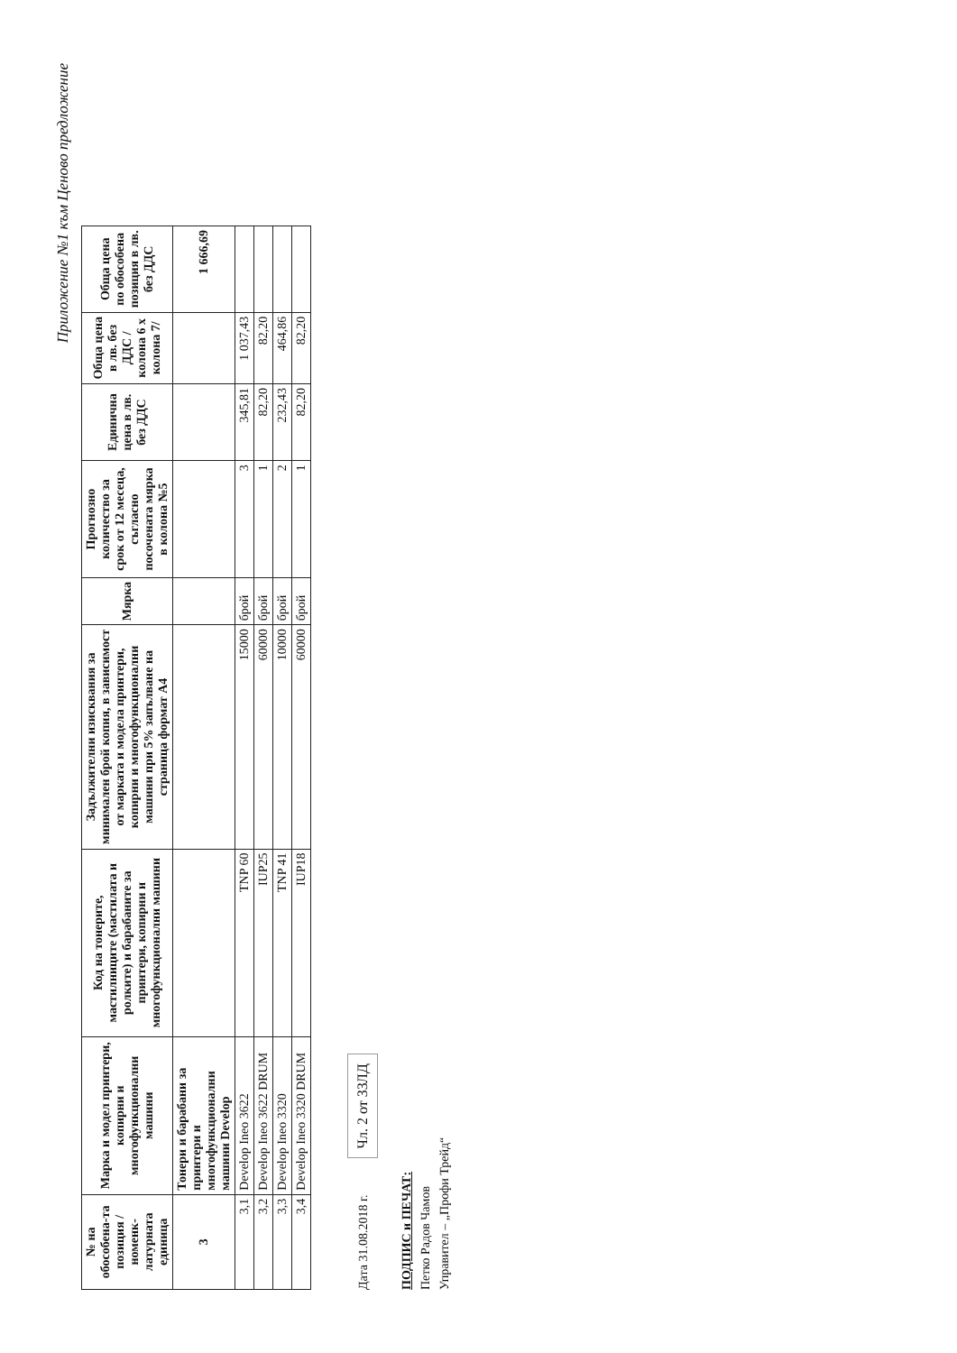Приложение №1 към Ценово предложение
| № на обособена-та позиция /номенк-латурната единица | Марка и модел принтери, копирни и многофункционални машини | Код на тонерите, мастилниците (мастилата и ролките) и барабаните за принтери, копирни и многофункционални машини | Задължителни изисквания за минимален брой копия, в зависимост от марката и модела принтери, копирни и многофункционални машини при 5% запълване на страница формат А4 | Мярка | Прогнозно количество за срок от 12 месеца, съгласно посочената мярка в колона №5 | Единична цена в лв. без ДДС | Обща цена в лв. без ДДС /колона 6 х колона 7/ | Обща цена по обособена позиция в лв. без ДДС |
| --- | --- | --- | --- | --- | --- | --- | --- | --- |
| 3 | Тонери и барабани за принтери и многофункционални машини Develop | | | | | | | 1 666,69 |
| 3,1 | Develop Ineo 3622 | TNP 60 | 15000 | брой | 3 | 345,81 | 1 037,43 | |
| 3,2 | Develop Ineo 3622 DRUM | IUP25 | 60000 | брой | 1 | 82,20 | 82,20 | |
| 3,3 | Develop Ineo 3320 | TNP 41 | 10000 | брой | 2 | 232,43 | 464,86 | |
| 3,4 | Develop Ineo 3320 DRUM | IUP18 | 60000 | брой | 1 | 82,20 | 82,20 | |
Дата 31.08.2018 г. Чл. 2 от ЗЗЛД
ПОДПИС и ПЕЧАТ:
Петко Радов Чамов
Управител – „Профи Трейд“